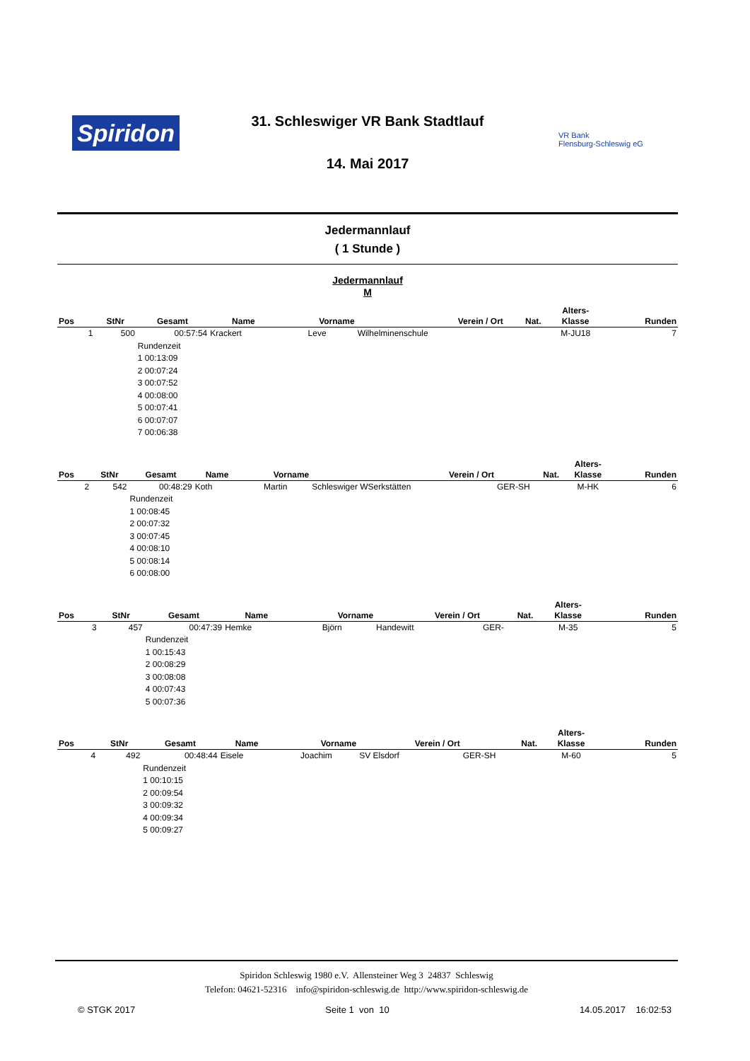Spiridon
31. Schleswiger VR Bank Stadtlauf
VR Bank
Flensburg-Schleswig eG
14. Mai 2017
Jedermannlauf
( 1 Stunde )
Jedermannlauf
M
| Pos | StNr | Gesamt | Name | Vorname | Verein / Ort | Nat. | Alters- Klasse | Runden |
| --- | --- | --- | --- | --- | --- | --- | --- | --- |
| 1 | 500 | 00:57:54 | Krackert | Leve | Wilhelminenschule | | M-JU18 | 7 |
| | | Rundenzeit 1 00:13:09 2 00:07:24 3 00:07:52 4 00:08:00 5 00:07:41 6 00:07:07 7 00:06:38 | | | | | | |
| Pos | StNr | Gesamt | Name | Vorname | Verein / Ort | Nat. | Alters- Klasse | Runden |
| --- | --- | --- | --- | --- | --- | --- | --- | --- |
| 2 | 542 | 00:48:29 | Koth | Martin | Schleswiger WSerkstätten | GER-SH | M-HK | 6 |
| | | Rundenzeit 1 00:08:45 2 00:07:32 3 00:07:45 4 00:08:10 5 00:08:14 6 00:08:00 | | | | | | |
| Pos | StNr | Gesamt | Name | Vorname | Verein / Ort | Nat. | Alters- Klasse | Runden |
| --- | --- | --- | --- | --- | --- | --- | --- | --- |
| 3 | 457 | 00:47:39 | Hemke | Björn | Handewitt | GER- | M-35 | 5 |
| | | Rundenzeit 1 00:15:43 2 00:08:29 3 00:08:08 4 00:07:43 5 00:07:36 | | | | | | |
| Pos | StNr | Gesamt | Name | Vorname | Verein / Ort | Nat. | Alters- Klasse | Runden |
| --- | --- | --- | --- | --- | --- | --- | --- | --- |
| 4 | 492 | 00:48:44 | Eisele | Joachim | SV Elsdorf | GER-SH | M-60 | 5 |
| | | Rundenzeit 1 00:10:15 2 00:09:54 3 00:09:32 4 00:09:34 5 00:09:27 | | | | | | |
Spiridon Schleswig 1980 e.V. Allensteiner Weg 3 24837 Schleswig
Telefon: 04621-52316 info@spiridon-schleswig.de http://www.spiridon-schleswig.de
© STGK 2017 Seite 1 von 10 14.05.2017 16:02:53